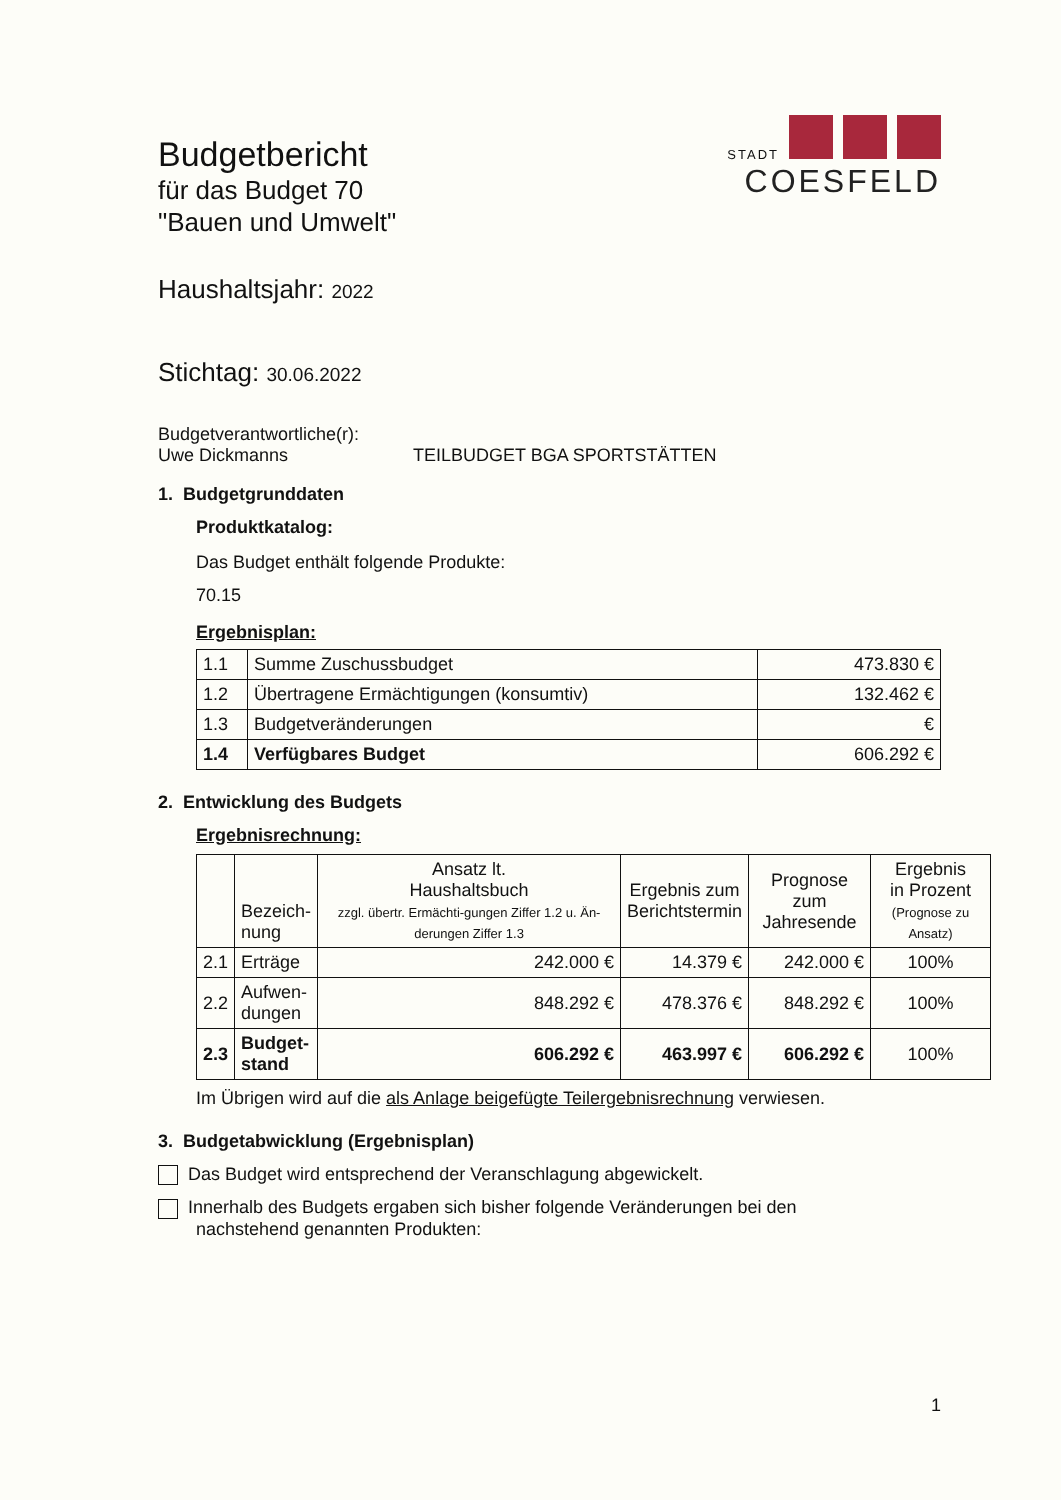STADT
COESFELD
Budgetbericht
für das Budget 70
"Bauen und Umwelt"
Haushaltsjahr: 2022
Stichtag: 30.06.2022
Budgetverantwortliche(r):
Uwe Dickmanns TEILBUDGET BGA SPORTSTÄTTEN
1. Budgetgrunddaten
Produktkatalog:
Das Budget enthält folgende Produkte:
70.15
Ergebnisplan:
| 1.1 | Summe Zuschussbudget | 473.830 € |
| 1.2 | Übertragene Ermächtigungen (konsumtiv) | 132.462 € |
| 1.3 | Budgetveränderungen | € |
| 1.4 | Verfügbares Budget | 606.292 € |
2. Entwicklung des Budgets
Ergebnisrechnung:
| | Bezeich- nung | Ansatz lt. Haushaltsbuch zzgl. übertr. Ermächti-gungen Ziffer 1.2 u. Än-derungen Ziffer 1.3 | Ergebnis zum Berichtstermin | Prognose zum Jahresende | Ergebnis in Prozent (Prognose zu Ansatz) |
| --- | --- | --- | --- | --- | --- |
| 2.1 | Erträge | 242.000 € | 14.379 € | 242.000 € | 100% |
| 2.2 | Aufwen- dungen | 848.292 € | 478.376 € | 848.292 € | 100% |
| 2.3 | Budget- stand | 606.292 € | 463.997 € | 606.292 € | 100% |
Im Übrigen wird auf die als Anlage beigefügte Teilergebnisrechnung verwiesen.
3. Budgetabwicklung (Ergebnisplan)
Das Budget wird entsprechend der Veranschlagung abgewickelt.
Innerhalb des Budgets ergaben sich bisher folgende Veränderungen bei den
nachstehend genannten Produkten:
1